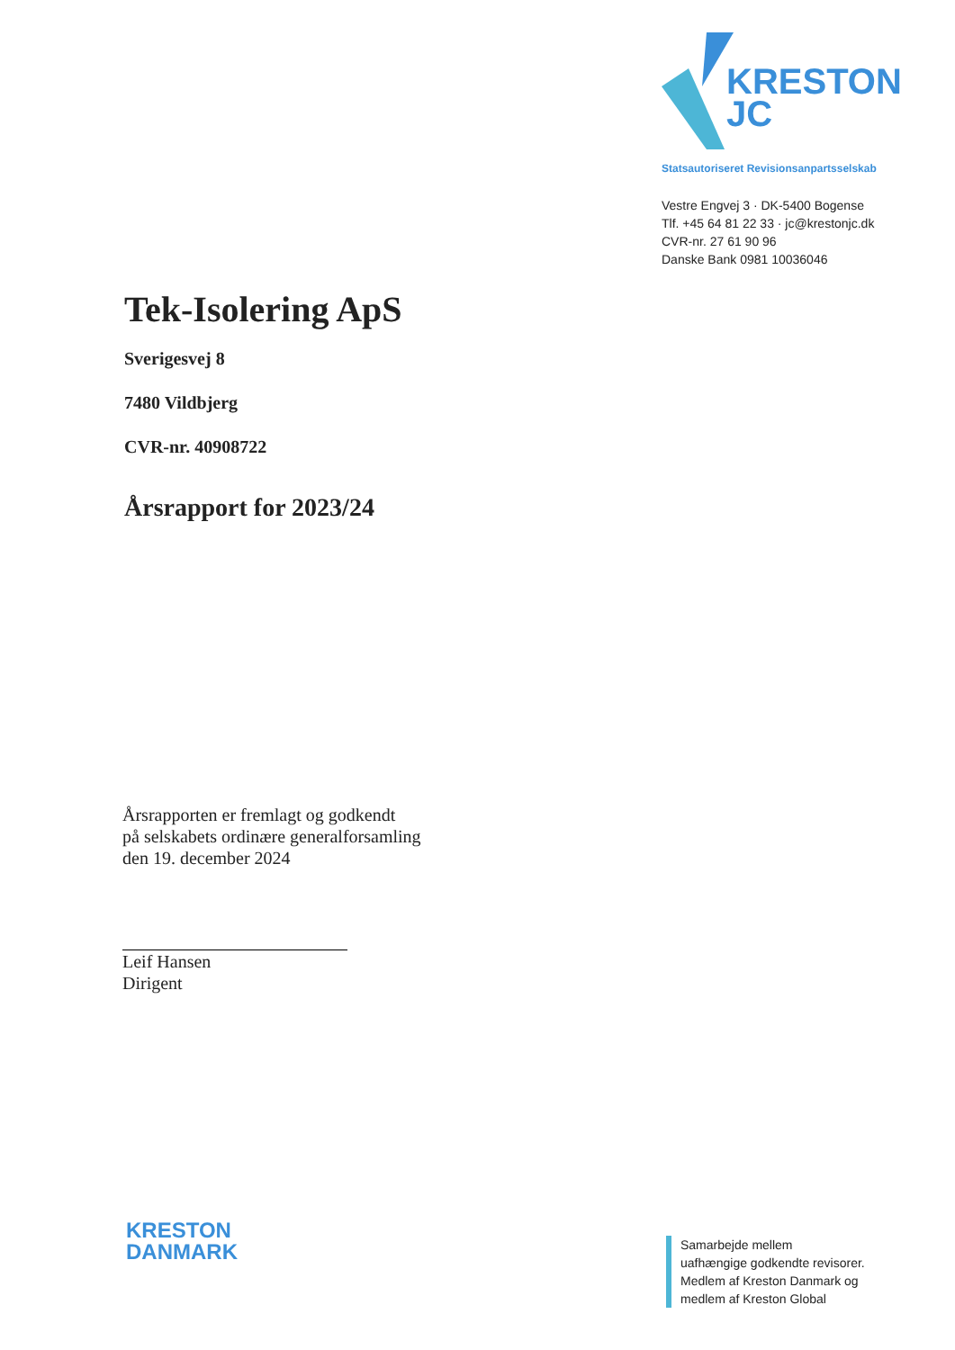KRESTON
JC
Statsautoriseret Revisionsanpartsselskab
Vestre Engvej 3 · DK-5400 Bogense
Tlf. +45 64 81 22 33 · jc@krestonjc.dk
CVR-nr. 27 61 90 96
Danske Bank 0981 10036046
Tek-Isolering ApS
Sverigesvej 8
7480 Vildbjerg
CVR-nr. 40908722
Årsrapport for 2023/24
Årsrapporten er fremlagt og godkendt
på selskabets ordinære generalforsamling
den 19. december 2024
Leif Hansen
Dirigent
KRESTON
DANMARK
Samarbejde mellem
uafhængige godkendte revisorer.
Medlem af Kreston Danmark og
medlem af Kreston Global